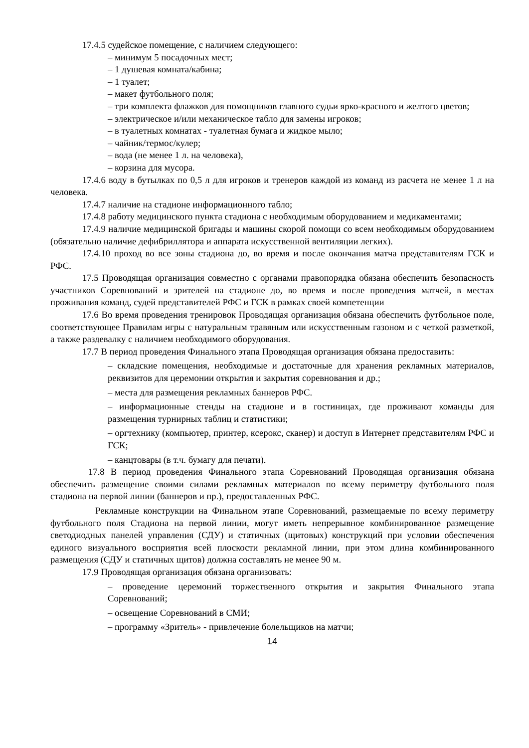17.4.5 судейское помещение, с наличием следующего:
– минимум 5 посадочных мест;
– 1 душевая комната/кабина;
– 1 туалет;
– макет футбольного поля;
– три комплекта флажков для помощников главного судьи ярко-красного и желтого цветов;
– электрическое и/или механическое табло для замены игроков;
– в туалетных комнатах - туалетная бумага и жидкое мыло;
– чайник/термос/кулер;
– вода (не менее 1 л. на человека),
– корзина для мусора.
17.4.6 воду в бутылках по 0,5 л для игроков и тренеров каждой из команд из расчета не менее 1 л на человека.
17.4.7 наличие на стадионе информационного табло;
17.4.8 работу медицинского пункта стадиона с необходимым оборудованием и медикаментами;
17.4.9 наличие медицинской бригады и машины скорой помощи со всем необходимым оборудованием (обязательно наличие дефибриллятора и аппарата искусственной вентиляции легких).
17.4.10 проход во все зоны стадиона до, во время и после окончания матча представителям ГСК и РФС.
17.5 Проводящая организация совместно с органами правопорядка обязана обеспечить безопасность участников Соревнований и зрителей на стадионе до, во время и после проведения матчей, в местах проживания команд, судей представителей РФС и ГСК в рамках своей компетенции
17.6 Во время проведения тренировок Проводящая организация обязана обеспечить футбольное поле, соответствующее Правилам игры с натуральным травяным или искусственным газоном и с четкой разметкой, а также раздевалку с наличием необходимого оборудования.
17.7 В период проведения Финального этапа Проводящая организация обязана предоставить:
– складские помещения, необходимые и достаточные для хранения рекламных материалов, реквизитов для церемонии открытия и закрытия соревнования и др.;
– места для размещения рекламных баннеров РФС.
– информационные стенды на стадионе и в гостиницах, где проживают команды для размещения турнирных таблиц и статистики;
– оргтехнику (компьютер, принтер, ксерокс, сканер) и доступ в Интернет представителям РФС и ГСК;
– канцтовары (в т.ч. бумагу для печати).
17.8 В период проведения Финального этапа Соревнований Проводящая организация обязана обеспечить размещение своими силами рекламных материалов по всему периметру футбольного поля стадиона на первой линии (баннеров и пр.), предоставленных РФС.
Рекламные конструкции на Финальном этапе Соревнований, размещаемые по всему периметру футбольного поля Стадиона на первой линии, могут иметь непрерывное комбинированное размещение светодиодных панелей управления (СДУ) и статичных (щитовых) конструкций при условии обеспечения единого визуального восприятия всей плоскости рекламной линии, при этом длина комбинированного размещения (СДУ и статичных щитов) должна составлять не менее 90 м.
17.9 Проводящая организация обязана организовать:
– проведение церемоний торжественного открытия и закрытия Финального этапа Соревнований;
– освещение Соревнований в СМИ;
– программу «Зритель» - привлечение болельщиков на матчи;
14